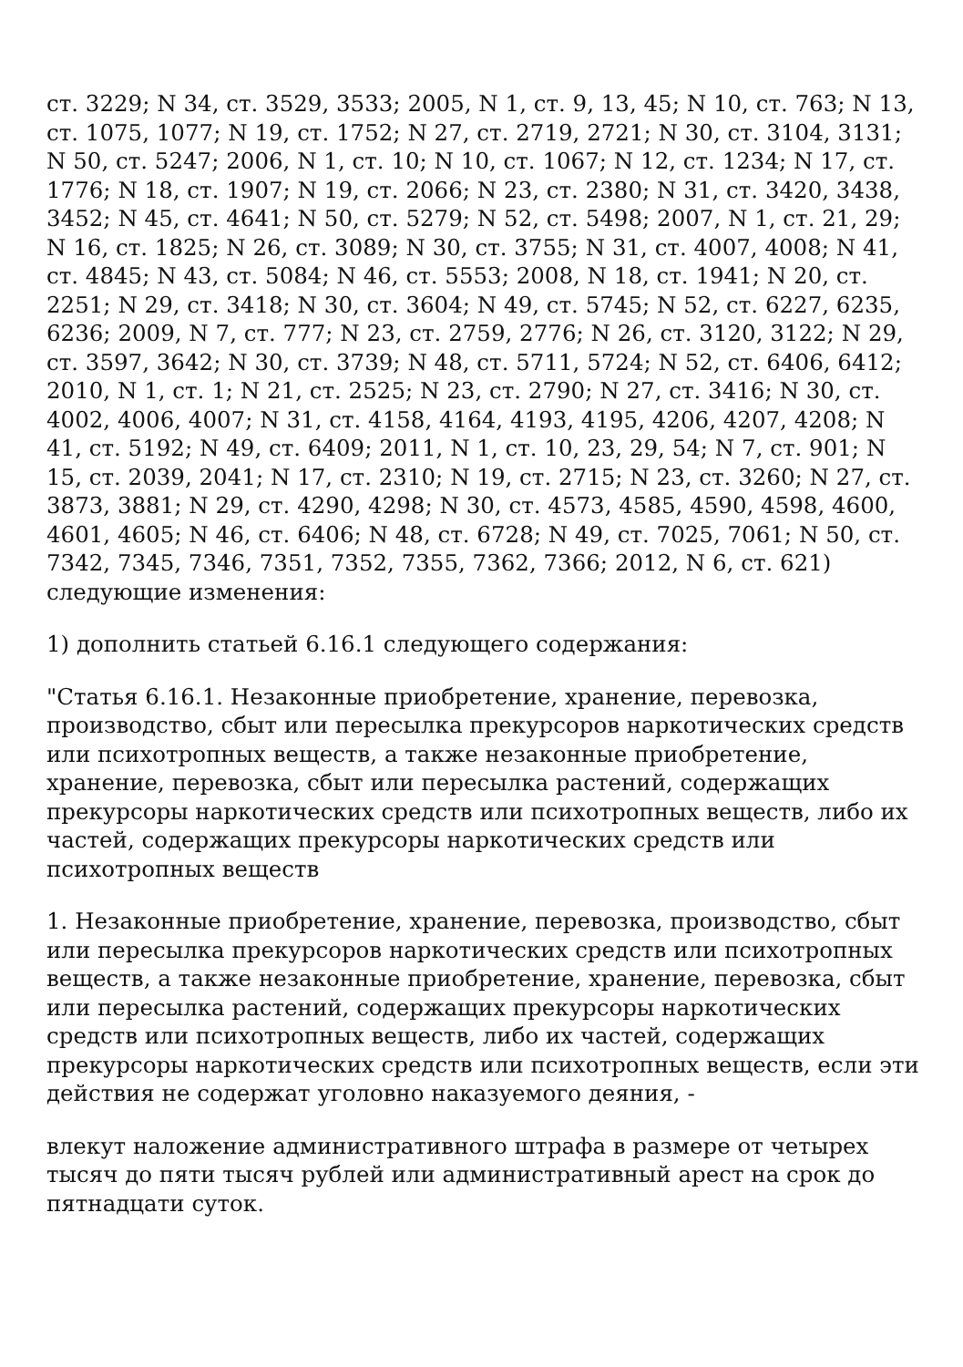ст. 3229; N 34, ст. 3529, 3533; 2005, N 1, ст. 9, 13, 45; N 10, ст. 763; N 13, ст. 1075, 1077; N 19, ст. 1752; N 27, ст. 2719, 2721; N 30, ст. 3104, 3131; N 50, ст. 5247; 2006, N 1, ст. 10; N 10, ст. 1067; N 12, ст. 1234; N 17, ст. 1776; N 18, ст. 1907; N 19, ст. 2066; N 23, ст. 2380; N 31, ст. 3420, 3438, 3452; N 45, ст. 4641; N 50, ст. 5279; N 52, ст. 5498; 2007, N 1, ст. 21, 29; N 16, ст. 1825; N 26, ст. 3089; N 30, ст. 3755; N 31, ст. 4007, 4008; N 41, ст. 4845; N 43, ст. 5084; N 46, ст. 5553; 2008, N 18, ст. 1941; N 20, ст. 2251; N 29, ст. 3418; N 30, ст. 3604; N 49, ст. 5745; N 52, ст. 6227, 6235, 6236; 2009, N 7, ст. 777; N 23, ст. 2759, 2776; N 26, ст. 3120, 3122; N 29, ст. 3597, 3642; N 30, ст. 3739; N 48, ст. 5711, 5724; N 52, ст. 6406, 6412; 2010, N 1, ст. 1; N 21, ст. 2525; N 23, ст. 2790; N 27, ст. 3416; N 30, ст. 4002, 4006, 4007; N 31, ст. 4158, 4164, 4193, 4195, 4206, 4207, 4208; N 41, ст. 5192; N 49, ст. 6409; 2011, N 1, ст. 10, 23, 29, 54; N 7, ст. 901; N 15, ст. 2039, 2041; N 17, ст. 2310; N 19, ст. 2715; N 23, ст. 3260; N 27, ст. 3873, 3881; N 29, ст. 4290, 4298; N 30, ст. 4573, 4585, 4590, 4598, 4600, 4601, 4605; N 46, ст. 6406; N 48, ст. 6728; N 49, ст. 7025, 7061; N 50, ст. 7342, 7345, 7346, 7351, 7352, 7355, 7362, 7366; 2012, N 6, ст. 621) следующие изменения:
1) дополнить статьей 6.16.1 следующего содержания:
"Статья 6.16.1. Незаконные приобретение, хранение, перевозка, производство, сбыт или пересылка прекурсоров наркотических средств или психотропных веществ, а также незаконные приобретение, хранение, перевозка, сбыт или пересылка растений, содержащих прекурсоры наркотических средств или психотропных веществ, либо их частей, содержащих прекурсоры наркотических средств или психотропных веществ
1. Незаконные приобретение, хранение, перевозка, производство, сбыт или пересылка прекурсоров наркотических средств или психотропных веществ, а также незаконные приобретение, хранение, перевозка, сбыт или пересылка растений, содержащих прекурсоры наркотических средств или психотропных веществ, либо их частей, содержащих прекурсоры наркотических средств или психотропных веществ, если эти действия не содержат уголовно наказуемого деяния, -
влекут наложение административного штрафа в размере от четырех тысяч до пяти тысяч рублей или административный арест на срок до пятнадцати суток.